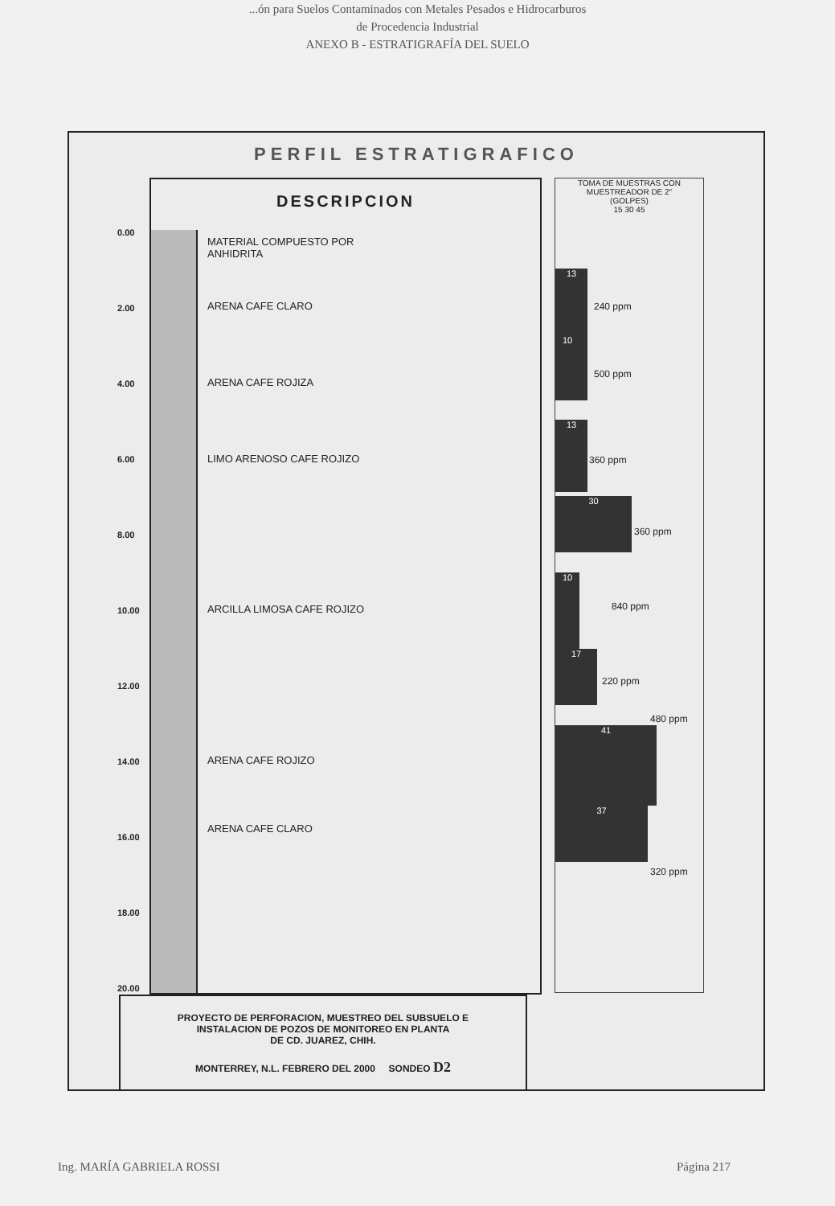...ón para Suelos Contaminados con Metales Pesados e Hidrocarburos
de Procedencia Industrial
ANEXO B - ESTRATIGRAFÍA DEL SUELO
PERFIL ESTRATIGRAFICO
0.00
2.00
4.00
6.00
8.00
10.00
12.00
14.00
16.00
18.00
20.00
DESCRIPCION
MATERIAL COMPUESTO POR
ANHIDRITA
ARENA CAFE CLARO
ARENA CAFE ROJIZA
LIMO ARENOSO CAFE ROJIZO
ARCILLA LIMOSA CAFE ROJIZO
ARENA CAFE ROJIZO
ARENA CAFE CLARO
TOMA DE MUESTRAS CON MUESTREADOR DE 2"
(GOLPES)
15 30 45
13
240 ppm
10
500 ppm
13
360 ppm
30
360 ppm
10
840 ppm
17
220 ppm
480 ppm
41
37
320 ppm
PROYECTO DE PERFORACION, MUESTREO DEL SUBSUELO E
INSTALACION DE POZOS DE MONITOREO EN PLANTA
DE CD. JUAREZ, CHIH.
MONTERREY, N.L. FEBRERO DEL 2000 SONDEO D2
Ing. MARÍA GABRIELA ROSSI Página 217